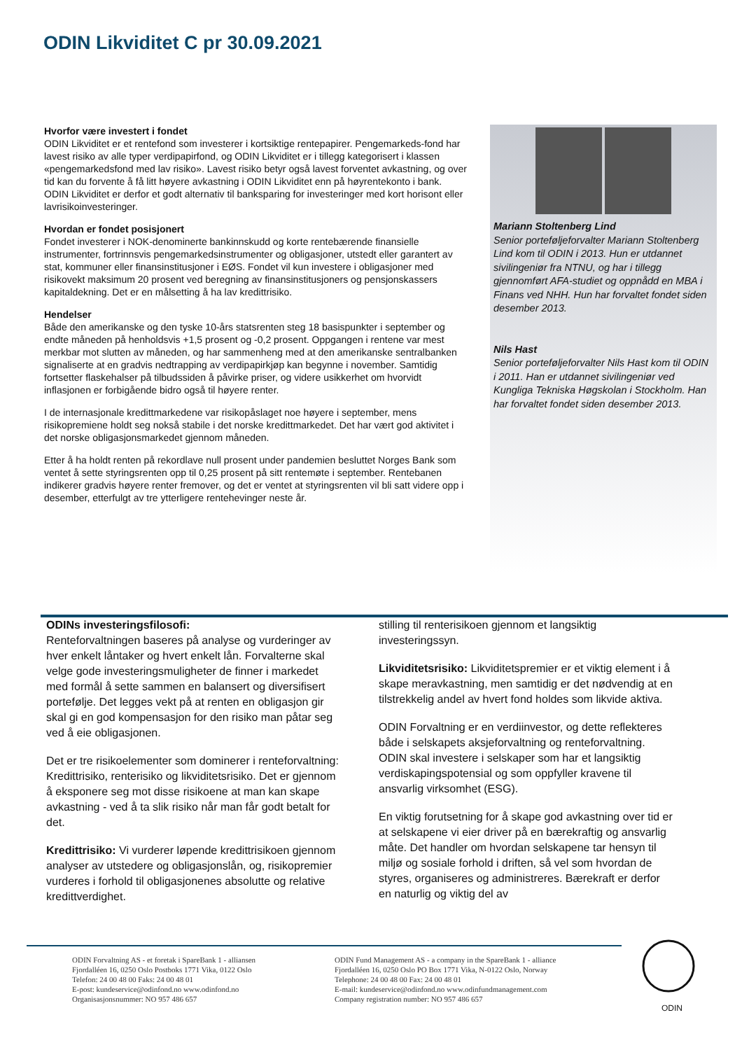ODIN Likviditet C pr 30.09.2021
Hvorfor være investert i fondet
ODIN Likviditet er et rentefond som investerer i kortsiktige rentepapirer. Pengemarkeds-fond har lavest risiko av alle typer verdipapirfond, og ODIN Likviditet er i tillegg kategorisert i klassen «pengemarkedsfond med lav risiko». Lavest risiko betyr også lavest forventet avkastning, og over tid kan du forvente å få litt høyere avkastning i ODIN Likviditet enn på høyrentekonto i bank. ODIN Likviditet er derfor et godt alternativ til bankspa­ring for investeringer med kort horisont eller lavrisikoinvesteringer.
Hvordan er fondet posisjonert
Fondet investerer i NOK-denominerte bankinnskudd og korte rentebærende finansielle instrumenter, fortrinnsvis pengemarkedsinstrumenter og obligasjoner, utstedt eller garantert av stat, kommuner eller finansinstitusjoner i EØS. Fondet vil kun investere i obligasjoner med risikovekt maksimum 20 prosent ved beregning av finansinstitusjoners og pensjonskassers kapitaldekning. Det er en målsetting å ha lav kredittrisiko.
Hendelser
Både den amerikanske og den tyske 10-års statsrenten steg 18 basispunkter i september og endte måneden på henholdsvis +1,5 prosent og -0,2 prosent. Oppgangen i rentene var mest merkbar mot slutten av måneden, og har sammenheng med at den amerikanske sentralbanken signaliserte at en gradvis nedtrapping av verdipapirkjøp kan begynne i november. Samtidig fortsetter flaskehalser på tilbudssiden å påvirke priser, og videre usikkerhet om hvorvidt inflasjonen er forbigående bidro også til høyere renter.
I de internasjonale kredittmarkedene var risikopåslaget noe høyere i september, mens risikopremiene holdt seg nokså stabile i det norske kredittmarkedet. Det har vært god aktivitet i det norske obligasjonsmarkedet gjennom måneden.
Etter å ha holdt renten på rekordlave null prosent under pandemien besluttet Norges Bank som ventet å sette styringsrenten opp til 0,25 prosent på sitt rentemøte i september. Rentebanen indikerer gradvis høyere renter fremover, og det er ventet at styringsrenten vil bli satt videre opp i desember, etterfulgt av tre ytterligere rentehevinger neste år.
Mariann Stoltenberg Lind
Senior porteføljeforvalter Mariann Stoltenberg Lind kom til ODIN i 2013. Hun er utdannet sivilingeniør fra NTNU, og har i tillegg gjennomført AFA-studiet og oppnådd en MBA i Finans ved NHH. Hun har forvaltet fondet siden desember 2013.
Nils Hast
Senior porteføljeforvalter Nils Hast kom til ODIN i 2011. Han er utdannet sivilingeniør ved Kungliga Tekniska Høgskolan i Stockholm. Han har forvaltet fondet siden desember 2013.
ODINs investeringsfilosofi:
Renteforvaltningen baseres på analyse og vurderinger av hver enkelt låntaker og hvert enkelt lån. Forvalterne skal velge gode investeringsmuligheter de finner i markedet med formål å sette sammen en balansert og diversifisert portefølje. Det legges vekt på at renten en obligasjon gir skal gi en god kompensasjon for den risiko man påtar seg ved å eie obligasjonen.
Det er tre risikoelementer som dominerer i renteforvaltning: Kredittrisiko, renterisiko og likviditetsrisiko. Det er gjennom å eksponere seg mot disse risikoene at man kan skape avkastning - ved å ta slik risiko når man får godt betalt for det.
Kredittrisiko: Vi vurderer løpende kredittrisikoen gjennom analyser av utstedere og obligasjonslån, og, risikopremier vurderes i forhold til obligasjonenes absolutte og relative kredittverdighet.
stilling til renterisikoen gjennom et langsiktig investeringssyn.
Likviditetsrisiko: Likviditetspremier er et viktig element i å skape meravkastning, men samtidig er det nødvendig at en tilstrekkelig andel av hvert fond holdes som likvide aktiva.
ODIN Forvaltning er en verdiinvestor, og dette reflekteres både i selskapets aksjeforvaltning og renteforvaltning. ODIN skal investere i selskaper som har et langsiktig verdiskapingspotensial og som oppfyller kravene til ansvarlig virksomhet (ESG).
En viktig forutsetning for å skape god avkastning over tid er at selskapene vi eier driver på en bærekraftig og ansvarlig måte. Det handler om hvordan selskapene tar hensyn til miljø og sosiale forhold i driften, så vel som hvordan de styres, organiseres og administreres. Bærekraft er derfor en naturlig og viktig del av
ODIN Forvaltning AS - et foretak i SpareBank 1 - alliansen
Fjordalléen 16, 0250 Oslo Postboks 1771 Vika, 0122 Oslo
Telefon: 24 00 48 00 Faks: 24 00 48 01
E-post: kundeservice@odinfond.no www.odinfond.no
Organisasjonsnummer: NO 957 486 657
ODIN Fund Management AS - a company in the SpareBank 1 - alliance
Fjordalléen 16, 0250 Oslo PO Box 1771 Vika, N-0122 Oslo, Norway
Telephone: 24 00 48 00 Fax: 24 00 48 01
E-mail: kundeservice@odinfond.no www.odinfundmanagement.com
Company registration number: NO 957 486 657
ODIN